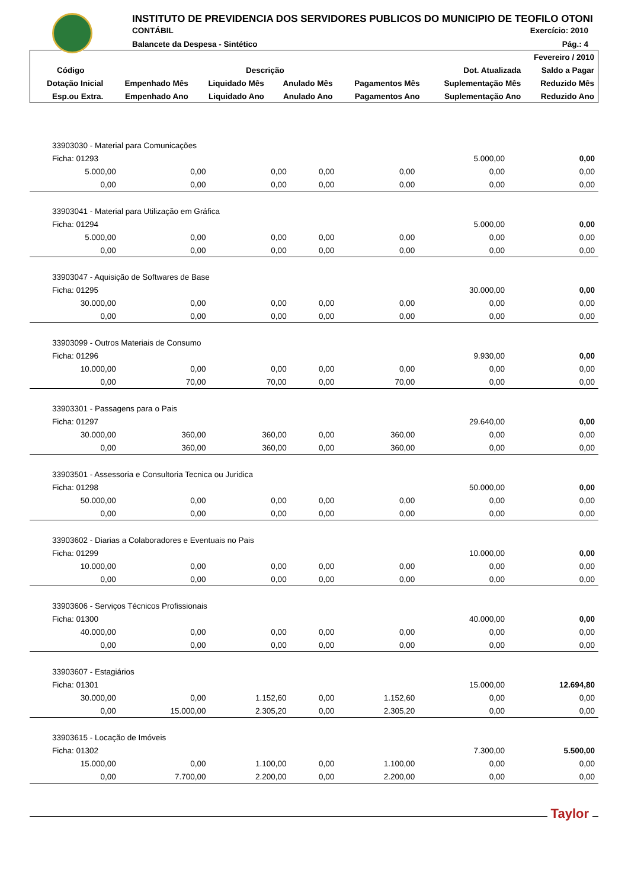INSTITUTO DE PREVIDENCIA DOS SERVIDORES PUBLICOS DO MUNICIPIO DE TEOFILO OTONI
CONTÁBIL Exercício: 2010
Balancete da Despesa - Sintético Pág.: 4
| Fevereiro / 2010 | | | | | | |
| --- | --- | --- | --- | --- | --- | --- |
| Código | Descrição | | | | Dot. Atualizada | Saldo a Pagar |
| Dotação Inicial | Empenhado Mês | Liquidado Mês | Anulado Mês | Pagamentos Mês | Suplementação Mês | Reduzido Mês |
| Esp.ou Extra. | Empenhado Ano | Liquidado Ano | Anulado Ano | Pagamentos Ano | Suplementação Ano | Reduzido Ano |
| 33903030 - Material para Comunicações | | | | | | |
| Ficha: 01293 | | | | | 5.000,00 | 0,00 |
| 5.000,00 | 0,00 | 0,00 | 0,00 | 0,00 | 0,00 | 0,00 |
| 0,00 | 0,00 | 0,00 | 0,00 | 0,00 | 0,00 | 0,00 |
| 33903041 - Material para Utilização em Gráfica | | | | | | |
| Ficha: 01294 | | | | | 5.000,00 | 0,00 |
| 5.000,00 | 0,00 | 0,00 | 0,00 | 0,00 | 0,00 | 0,00 |
| 0,00 | 0,00 | 0,00 | 0,00 | 0,00 | 0,00 | 0,00 |
| 33903047 - Aquisição de Softwares de Base | | | | | | |
| Ficha: 01295 | | | | | 30.000,00 | 0,00 |
| 30.000,00 | 0,00 | 0,00 | 0,00 | 0,00 | 0,00 | 0,00 |
| 0,00 | 0,00 | 0,00 | 0,00 | 0,00 | 0,00 | 0,00 |
| 33903099 - Outros Materiais de Consumo | | | | | | |
| Ficha: 01296 | | | | | 9.930,00 | 0,00 |
| 10.000,00 | 0,00 | 0,00 | 0,00 | 0,00 | 0,00 | 0,00 |
| 0,00 | 70,00 | 70,00 | 0,00 | 70,00 | 0,00 | 0,00 |
| 33903301 - Passagens para o Pais | | | | | | |
| Ficha: 01297 | | | | | 29.640,00 | 0,00 |
| 30.000,00 | 360,00 | 360,00 | 0,00 | 360,00 | 0,00 | 0,00 |
| 0,00 | 360,00 | 360,00 | 0,00 | 360,00 | 0,00 | 0,00 |
| 33903501 - Assessoria e Consultoria Tecnica ou Juridica | | | | | | |
| Ficha: 01298 | | | | | 50.000,00 | 0,00 |
| 50.000,00 | 0,00 | 0,00 | 0,00 | 0,00 | 0,00 | 0,00 |
| 0,00 | 0,00 | 0,00 | 0,00 | 0,00 | 0,00 | 0,00 |
| 33903602 - Diarias a Colaboradores e Eventuais no Pais | | | | | | |
| Ficha: 01299 | | | | | 10.000,00 | 0,00 |
| 10.000,00 | 0,00 | 0,00 | 0,00 | 0,00 | 0,00 | 0,00 |
| 0,00 | 0,00 | 0,00 | 0,00 | 0,00 | 0,00 | 0,00 |
| 33903606 - Serviços Técnicos Profissionais | | | | | | |
| Ficha: 01300 | | | | | 40.000,00 | 0,00 |
| 40.000,00 | 0,00 | 0,00 | 0,00 | 0,00 | 0,00 | 0,00 |
| 0,00 | 0,00 | 0,00 | 0,00 | 0,00 | 0,00 | 0,00 |
| 33903607 - Estagiários | | | | | | |
| Ficha: 01301 | | | | | 15.000,00 | 12.694,80 |
| 30.000,00 | 0,00 | 1.152,60 | 0,00 | 1.152,60 | 0,00 | 0,00 |
| 0,00 | 15.000,00 | 2.305,20 | 0,00 | 2.305,20 | 0,00 | 0,00 |
| 33903615 - Locação de Imóveis | | | | | | |
| Ficha: 01302 | | | | | 7.300,00 | 5.500,00 |
| 15.000,00 | 0,00 | 1.100,00 | 0,00 | 1.100,00 | 0,00 | 0,00 |
| 0,00 | 7.700,00 | 2.200,00 | 0,00 | 2.200,00 | 0,00 | 0,00 |
Taylor